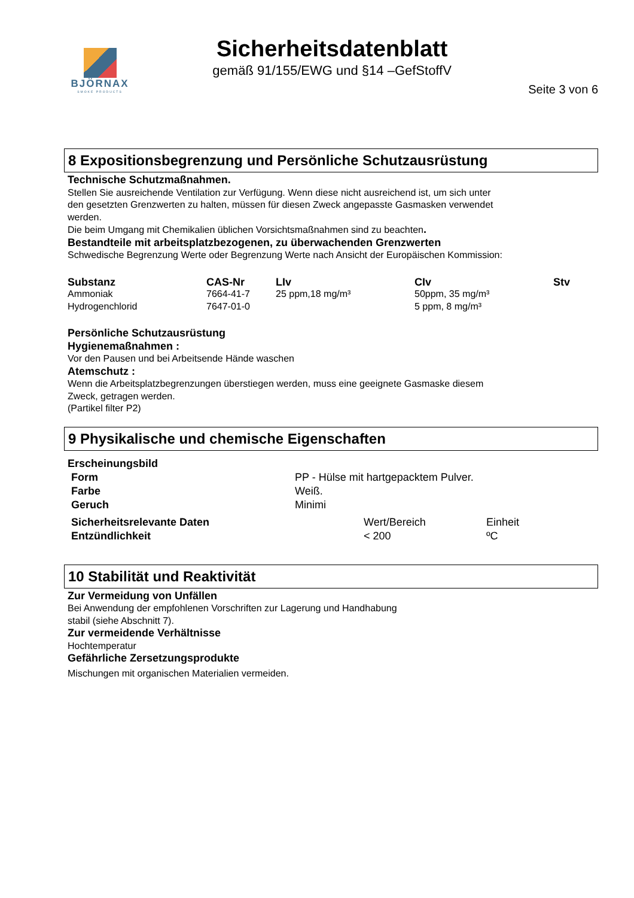BJÖRNAX
SMOKE PRODUCTS
Sicherheitsdatenblatt
gemäß 91/155/EWG und §14 –GefStoffV
Seite 3 von 6
8 Expositionsbegrenzung und Persönliche Schutzausrüstung
Technische Schutzmaßnahmen.
Stellen Sie ausreichende Ventilation zur Verfügung. Wenn diese nicht ausreichend ist, um sich unter
den gesetzten Grenzwerten zu halten, müssen für diesen Zweck angepasste Gasmasken verwendet
werden.
Die beim Umgang mit Chemikalien üblichen Vorsichtsmaßnahmen sind zu beachten.
Bestandteile mit arbeitsplatzbezogenen, zu überwachenden Grenzwerten
Schwedische Begrenzung Werte oder Begrenzung Werte nach Ansicht der Europäischen Kommission:
| Substanz | CAS-Nr | LIv | CIv | Stv |
| --- | --- | --- | --- | --- |
| Ammoniak | 7664-41-7 | 25 ppm,18 mg/m³ | 50ppm, 35 mg/m³ | |
| Hydrogenchlorid | 7647-01-0 | | 5 ppm, 8 mg/m³ | |
Persönliche Schutzausrüstung
Hygienemaßnahmen :
Vor den Pausen und bei Arbeitsende Hände waschen
Atemschutz :
Wenn die Arbeitsplatzbegrenzungen überstiegen werden, muss eine geeignete Gasmaske diesem
Zweck, getragen werden.
(Partikel filter P2)
9 Physikalische und chemische Eigenschaften
Erscheinungsbild
| Form | PP - Hülse mit hartgepacktem Pulver. |
| Farbe | Weiß. |
| Geruch | Minimi |
| Sicherheitsrelevante Daten | Wert/Bereich | Einheit |
| Entzündlichkeit | < 200 | ºC |
10 Stabilität und Reaktivität
Zur Vermeidung von Unfällen
Bei Anwendung der empfohlenen Vorschriften zur Lagerung und Handhabung
stabil (siehe Abschnitt 7).
Zur vermeidende Verhältnisse
Hochtemperatur
Gefährliche Zersetzungsprodukte
Mischungen mit organischen Materialien vermeiden.